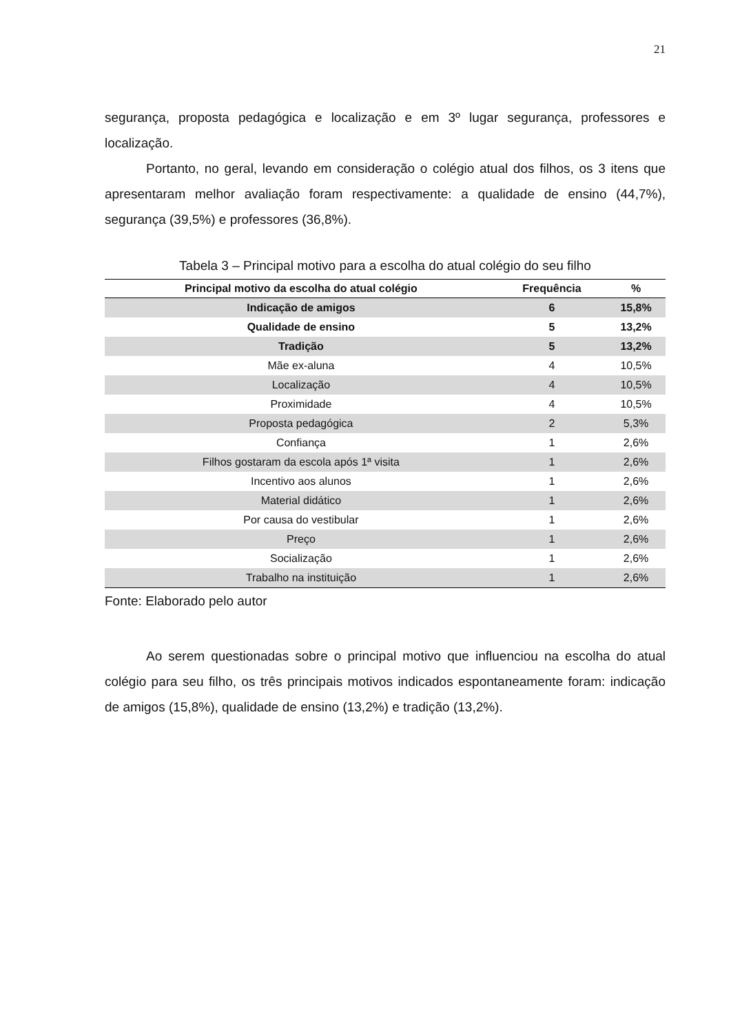21
segurança, proposta pedagógica e localização e em 3º lugar segurança, professores e localização.
Portanto, no geral, levando em consideração o colégio atual dos filhos, os 3 itens que apresentaram melhor avaliação foram respectivamente: a qualidade de ensino (44,7%), segurança (39,5%) e professores (36,8%).
Tabela 3 – Principal motivo para a escolha do atual colégio do seu filho
| Principal motivo da escolha do atual colégio | Frequência | % |
| --- | --- | --- |
| Indicação de amigos | 6 | 15,8% |
| Qualidade de ensino | 5 | 13,2% |
| Tradição | 5 | 13,2% |
| Mãe ex-aluna | 4 | 10,5% |
| Localização | 4 | 10,5% |
| Proximidade | 4 | 10,5% |
| Proposta pedagógica | 2 | 5,3% |
| Confiança | 1 | 2,6% |
| Filhos gostaram da escola após 1ª visita | 1 | 2,6% |
| Incentivo aos alunos | 1 | 2,6% |
| Material didático | 1 | 2,6% |
| Por causa do vestibular | 1 | 2,6% |
| Preço | 1 | 2,6% |
| Socialização | 1 | 2,6% |
| Trabalho na instituição | 1 | 2,6% |
Fonte: Elaborado pelo autor
Ao serem questionadas sobre o principal motivo que influenciou na escolha do atual colégio para seu filho, os três principais motivos indicados espontaneamente foram: indicação de amigos (15,8%), qualidade de ensino (13,2%) e tradição (13,2%).